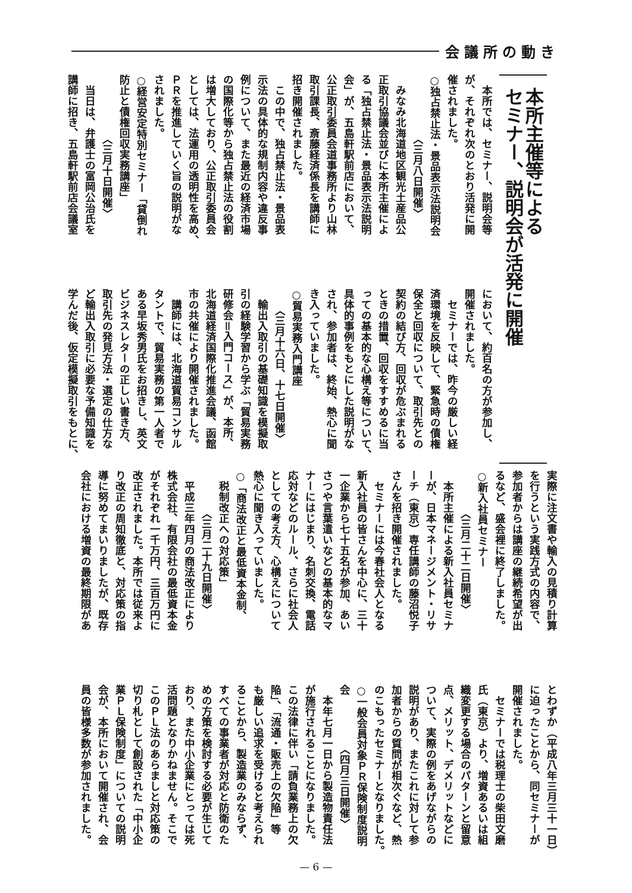会議所の動き
本所主催等による
セミナー、説明会が活発に開催
　本所では、セミナー、説明会等
が、それぞれ次のとおり活発に開
催されました。
○独占禁止法・景品表示法説明会
　　　　　　〈三月八日開催〉
　みなみ北海道地区観光土産品公
正取引協議会並びに本所主催によ
る「独占禁止法・景品表示法説明
会」が、五島軒駅前店において、
公正取引委員会道事務所より山林
取引課長、斎藤経済係長を講師に
招き開催されました。
　この中で、独占禁止法・景品表
示法の具体的な規制内容や違反事
例について、また最近の経済市場
の国際化等から独占禁止法の役割
は増大しており、公正取引委員会
としては、法運用の透明性を高め、
ＰＲを推進していく旨の説明がな
されました。
○経営安定特別セミナー「貸倒れ
防止と債権回収実務講座」
　　　　　　〈三月十日開催〉
　当日は、弁護士の富岡公治氏を
講師に招き、五島軒駅前店会議室
において、約百名の方が参加し、
開催されました。
　セミナーでは、昨今の厳しい経
済環境を反映して、緊急時の債権
保全と回収について、取引先との
契約の結び方、回収が危ぶまれる
ときの措置、回収をすすめるに当
っての基本的な心構え等について、
具体的事例をもとにした説明がな
され、参加者は、終始、熱心に聞
き入っていました。
○貿易実務入門講座
　　〈三月十六日、十七日開催〉
　輸出入取引の基礎知識を模擬取
引の経験学習から学ぶ「貿易実務
研修会＝入門コース」が、本所、
北海道経済国際化推進会議、函館
市の共催により開催されました。
　講師には、北海道貿易コンサル
タントで、貿易実務の第一人者で
ある早坂秀男氏をお招きし、英文
ビジネスレターの正しい書き方、
取引先の発見方法・選定の仕方な
ど輸出入取引に必要な予備知識を
学んだ後、仮定模擬取引をもとに、
実際に注文書や輸入の見積り計算
を行うという実践方式の内容で、
参加者からは講座の継続希望が出
るなど、盛会裡に終了しました。
○新入社員セミナー
　　　　〈三月二十二日開催〉
　本所主催による新入社員セミナ
ーが、日本マネージメント・リサ
ーチ（東京）専任講師の藤沼悦子
さんを招き開催されました。
　セミナーには今春社会人となる
新入社員の皆さんを中心に、三十
一企業から七十五名が参加、あい
さつや言葉遣いなどの基本的なマ
ナーにはじまり、名刺交換、電話
応対などのルール、さらに社会人
としての考え方、心構えについて
熱心に聞き入っていました。
○「商法改正と最低資本金制、
　税制改正への対応策」
　　　　〈三月二十九日開催〉
　平成三年四月の商法改正により
株式会社、有限会社の最低資本金
がそれぞれ一千万円、三百万円に
改正されました。本所では従来よ
り改正の周知徹底と、対応策の指
導に努めてまいりましたが、既存
会社における増資の最終期限があ
とわずか（平成八年三月三十一日）
に迫ったことから、同セミナーが
開催されました。
　セミナーでは税理士の柴田文磨
氏（東京）より、増資あるいは組
織変更する場合のパターンと留意
点、メリット、デメリットなどに
ついて、実際の例をあげながらの
説明があり、またこれに対して参
加者からの質問が相次ぐなど、熱
のこもったセミナーとなりました。
○一般会員対象ＰＲ保険制度説明
会　　　　　〈四月三日開催〉
　本年七月一日から製造物責任法
が施行されることになりました。
この法律に伴い「請負業務上の欠
陥」、「流通・販売上の欠陥」等
も厳しい追求を受けると考えられ
ることから、製造業のみならず、
すべての事業者が対応と防衛のた
めの方策を検討する必要が生じて
おり、また中小企業にとっては死
活問題となりかねません。そこで
このＰＬ法のあらましと対応策の
切り札として創設された「中小企
業ＰＬ保険制度」についての説明
会が、本所において開催され、会
員の皆様多数が参加されました。
— 6 —